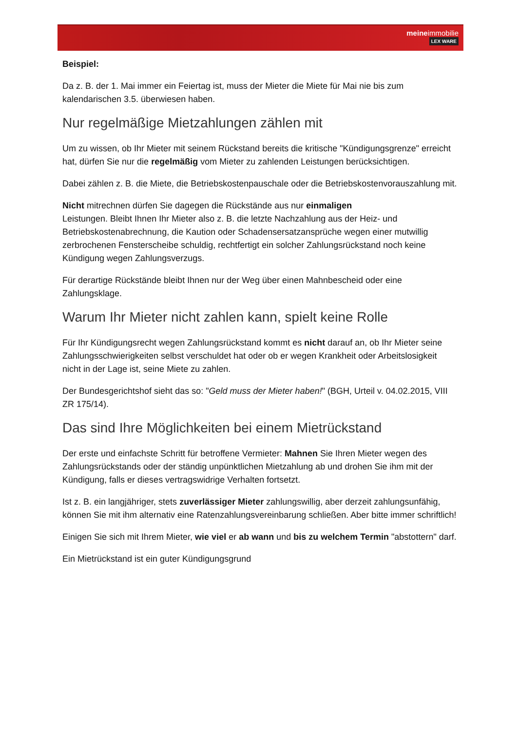meineimmobilie
LEX WARE
Beispiel:
Da z. B. der 1. Mai immer ein Feiertag ist, muss der Mieter die Miete für Mai nie bis zum kalendarischen 3.5. überwiesen haben.
Nur regelmäßige Mietzahlungen zählen mit
Um zu wissen, ob Ihr Mieter mit seinem Rückstand bereits die kritische "Kündigungsgrenze" erreicht hat, dürfen Sie nur die regelmäßig vom Mieter zu zahlenden Leistungen berücksichtigen.
Dabei zählen z. B. die Miete, die Betriebskostenpauschale oder die Betriebskostenvorauszahlung mit.
Nicht mitrechnen dürfen Sie dagegen die Rückstände aus nur einmaligen
Leistungen. Bleibt Ihnen Ihr Mieter also z. B. die letzte Nachzahlung aus der Heiz- und Betriebskostenabrechnung, die Kaution oder Schadensersatzansprüche wegen einer mutwillig zerbrochenen Fensterscheibe schuldig, rechtfertigt ein solcher Zahlungsrückstand noch keine Kündigung wegen Zahlungsverzugs.
Für derartige Rückstände bleibt Ihnen nur der Weg über einen Mahnbescheid oder eine Zahlungsklage.
Warum Ihr Mieter nicht zahlen kann, spielt keine Rolle
Für Ihr Kündigungsrecht wegen Zahlungsrückstand kommt es nicht darauf an, ob Ihr Mieter seine Zahlungsschwierigkeiten selbst verschuldet hat oder ob er wegen Krankheit oder Arbeitslosigkeit nicht in der Lage ist, seine Miete zu zahlen.
Der Bundesgerichtshof sieht das so: "Geld muss der Mieter haben!" (BGH, Urteil v. 04.02.2015, VIII ZR 175/14).
Das sind Ihre Möglichkeiten bei einem Mietrückstand
Der erste und einfachste Schritt für betroffene Vermieter: Mahnen Sie Ihren Mieter wegen des Zahlungsrückstands oder der ständig unpünktlichen Mietzahlung ab und drohen Sie ihm mit der Kündigung, falls er dieses vertragswidrige Verhalten fortsetzt.
Ist z. B. ein langjähriger, stets zuverlässiger Mieter zahlungswillig, aber derzeit zahlungsunfähig, können Sie mit ihm alternativ eine Ratenzahlungsvereinbarung schließen. Aber bitte immer schriftlich!
Einigen Sie sich mit Ihrem Mieter, wie viel er ab wann und bis zu welchem Termin "abstottern" darf.
Ein Mietrückstand ist ein guter Kündigungsgrund